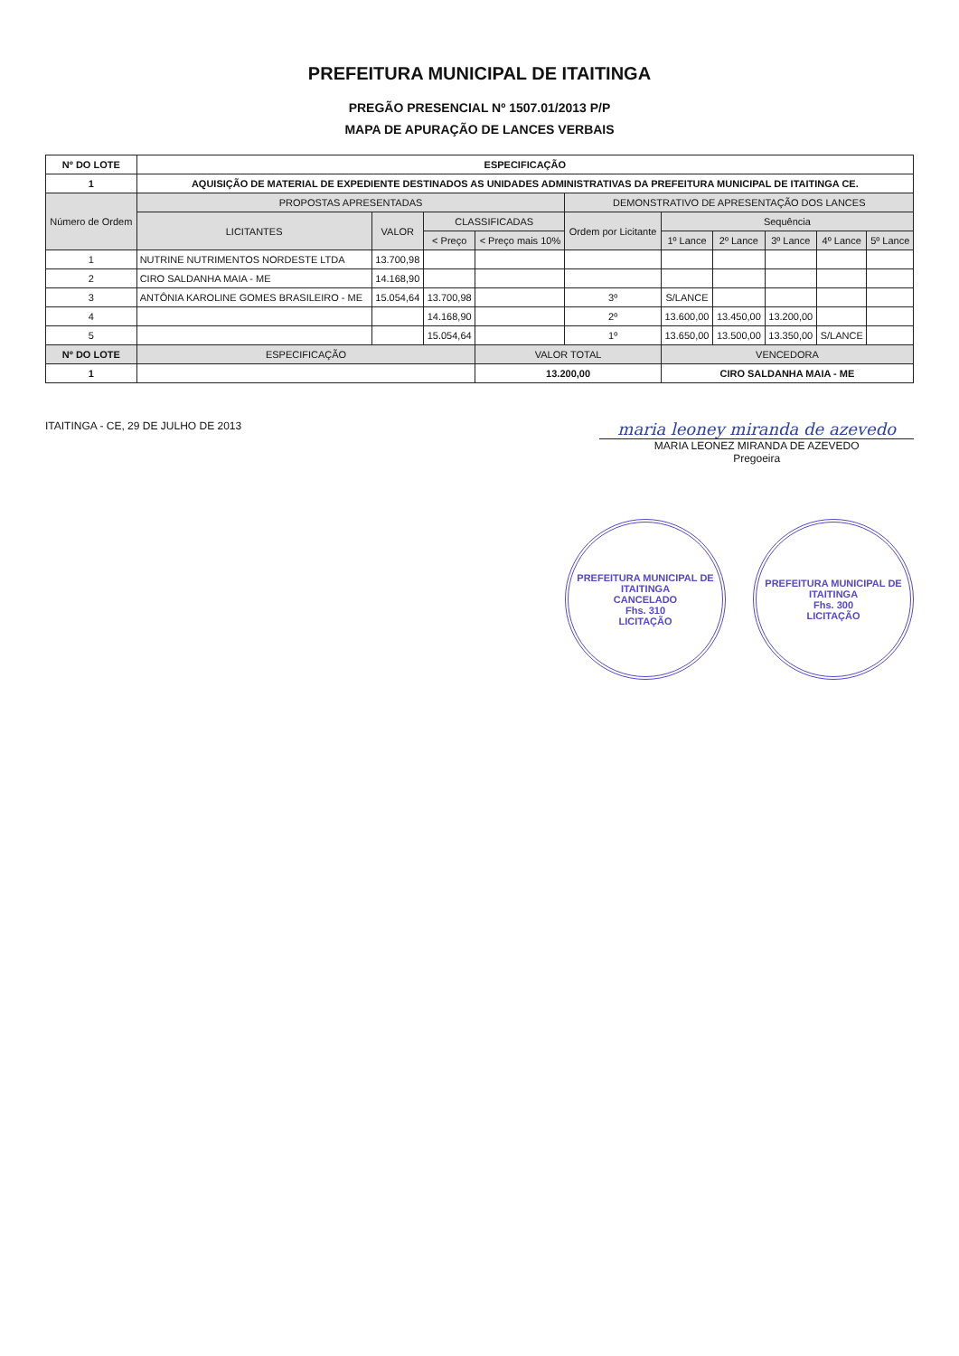PREFEITURA MUNICIPAL DE ITAITINGA
PREGÃO PRESENCIAL Nº 1507.01/2013 P/P
MAPA DE APURAÇÃO DE LANCES VERBAIS
| Nº DO LOTE | ESPECIFICAÇÃO | | | | | | | | | |
| 1 | AQUISIÇÃO DE MATERIAL DE EXPEDIENTE DESTINADOS AS UNIDADES ADMINISTRATIVAS DA PREFEITURA MUNICIPAL DE ITAITINGA CE. | | | | | | | | | |
| Número de Ordem | PROPOSTAS APRESENTADAS | | | | DEMONSTRATIVO DE APRESENTAÇÃO DOS LANCES | | | | | |
| | LICITANTES | VALOR | CLASSIFICADAS | | Ordem por Licitante | Sequência | | | | |
| | | | < Preço | < Preço mais 10% | | 1º Lance | 2º Lance | 3º Lance | 4º Lance | 5º Lance |
| 1 | NUTRINE NUTRIMENTOS NORDESTE LTDA | 13.700,98 | | | | | | | | |
| 2 | CIRO SALDANHA MAIA - ME | 14.168,90 | | | | | | | | |
| 3 | ANTÔNIA KAROLINE GOMES BRASILEIRO - ME | 15.054,64 | 13.700,98 | | 3º | S/LANCE | | | | |
| 4 | | | 14.168,90 | | 2º | 13.600,00 | 13.450,00 | 13.200,00 | | |
| 5 | | | 15.054,64 | | 1º | 13.650,00 | 13.500,00 | 13.350,00 | S/LANCE | |
| Nº DO LOTE | ESPECIFICAÇÃO | | | VALOR TOTAL | | VENCEDORA | | | | |
| 1 | | | | 13.200,00 | | CIRO SALDANHA MAIA - ME | | | | |
ITAITINGA - CE, 29 DE JULHO DE 2013
maria leoney miranda de azevedo
MARIA LEONEZ MIRANDA DE AZEVEDO
Pregoeira
PREFEITURA MUNICIPAL DE ITAITINGA
CANCELADO
Fhs. 310
LICITAÇÃO
PREFEITURA MUNICIPAL DE ITAITINGA
Fhs. 300
LICITAÇÃO